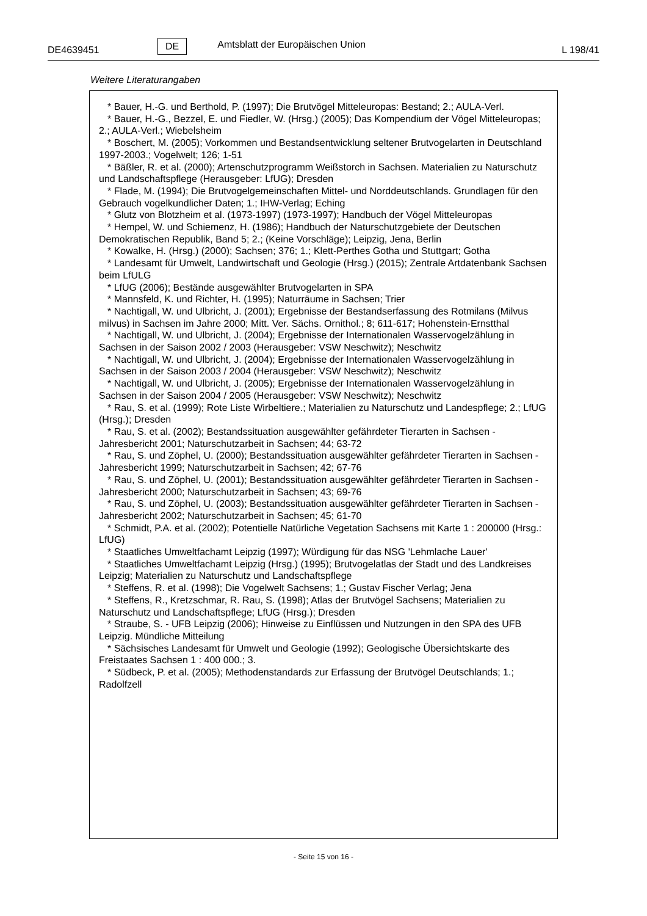DE4639451 DE Amtsblatt der Europäischen Union L 198/41
Weitere Literaturangaben
* Bauer, H.-G. und Berthold, P. (1997); Die Brutvögel Mitteleuropas: Bestand; 2.; AULA-Verl.
* Bauer, H.-G., Bezzel, E. und Fiedler, W. (Hrsg.) (2005); Das Kompendium der Vögel Mitteleuropas; 2.; AULA-Verl.; Wiebelsheim
* Boschert, M. (2005); Vorkommen und Bestandsentwicklung seltener Brutvogelarten in Deutschland 1997-2003.; Vogelwelt; 126; 1-51
* Bäßler, R. et al. (2000); Artenschutzprogramm Weißstorch in Sachsen. Materialien zu Naturschutz und Landschaftspflege (Herausgeber: LfUG); Dresden
* Flade, M. (1994); Die Brutvogelgemeinschaften Mittel- und Norddeutschlands. Grundlagen für den Gebrauch vogelkundlicher Daten; 1.; IHW-Verlag; Eching
* Glutz von Blotzheim et al. (1973-1997) (1973-1997); Handbuch der Vögel Mitteleuropas
* Hempel, W. und Schiemenz, H. (1986); Handbuch der Naturschutzgebiete der Deutschen Demokratischen Republik, Band 5; 2.; (Keine Vorschläge); Leipzig, Jena, Berlin
* Kowalke, H. (Hrsg.) (2000); Sachsen; 376; 1.; Klett-Perthes Gotha und Stuttgart; Gotha
* Landesamt für Umwelt, Landwirtschaft und Geologie (Hrsg.) (2015); Zentrale Artdatenbank Sachsen beim LfULG
* LfUG (2006); Bestände ausgewählter Brutvogelarten in SPA
* Mannsfeld, K. und Richter, H. (1995); Naturräume in Sachsen; Trier
* Nachtigall, W. und Ulbricht, J. (2001); Ergebnisse der Bestandserfassung des Rotmilans (Milvus milvus) in Sachsen im Jahre 2000; Mitt. Ver. Sächs. Ornithol.; 8; 611-617; Hohenstein-Ernstthal
* Nachtigall, W. und Ulbricht, J. (2004); Ergebnisse der Internationalen Wasservogelzählung in Sachsen in der Saison 2002 / 2003 (Herausgeber: VSW Neschwitz); Neschwitz
* Nachtigall, W. und Ulbricht, J. (2004); Ergebnisse der Internationalen Wasservogelzählung in Sachsen in der Saison 2003 / 2004 (Herausgeber: VSW Neschwitz); Neschwitz
* Nachtigall, W. und Ulbricht, J. (2005); Ergebnisse der Internationalen Wasservogelzählung in Sachsen in der Saison 2004 / 2005 (Herausgeber: VSW Neschwitz); Neschwitz
* Rau, S. et al. (1999); Rote Liste Wirbeltiere.; Materialien zu Naturschutz und Landespflege; 2.; LfUG (Hrsg.); Dresden
* Rau, S. et al. (2002); Bestandssituation ausgewählter gefährdeter Tierarten in Sachsen - Jahresbericht 2001; Naturschutzarbeit in Sachsen; 44; 63-72
* Rau, S. und Zöphel, U. (2000); Bestandssituation ausgewählter gefährdeter Tierarten in Sachsen - Jahresbericht 1999; Naturschutzarbeit in Sachsen; 42; 67-76
* Rau, S. und Zöphel, U. (2001); Bestandssituation ausgewählter gefährdeter Tierarten in Sachsen - Jahresbericht 2000; Naturschutzarbeit in Sachsen; 43; 69-76
* Rau, S. und Zöphel, U. (2003); Bestandssituation ausgewählter gefährdeter Tierarten in Sachsen - Jahresbericht 2002; Naturschutzarbeit in Sachsen; 45; 61-70
* Schmidt, P.A. et al. (2002); Potentielle Natürliche Vegetation Sachsens mit Karte 1 : 200000 (Hrsg.: LfUG)
* Staatliches Umweltfachamt Leipzig (1997); Würdigung für das NSG 'Lehmlache Lauer'
* Staatliches Umweltfachamt Leipzig (Hrsg.) (1995); Brutvogelatlas der Stadt und des Landkreises Leipzig; Materialien zu Naturschutz und Landschaftspflege
* Steffens, R. et al. (1998); Die Vogelwelt Sachsens; 1.; Gustav Fischer Verlag; Jena
* Steffens, R., Kretzschmar, R. Rau, S. (1998); Atlas der Brutvögel Sachsens; Materialien zu Naturschutz und Landschaftspflege; LfUG (Hrsg.); Dresden
* Straube, S. - UFB Leipzig (2006); Hinweise zu Einflüssen und Nutzungen in den SPA des UFB Leipzig. Mündliche Mitteilung
* Sächsisches Landesamt für Umwelt und Geologie (1992); Geologische Übersichtskarte des Freistaates Sachsen 1 : 400 000.; 3.
* Südbeck, P. et al. (2005); Methodenstandards zur Erfassung der Brutvögel Deutschlands; 1.; Radolfzell
- Seite 15 von 16 -